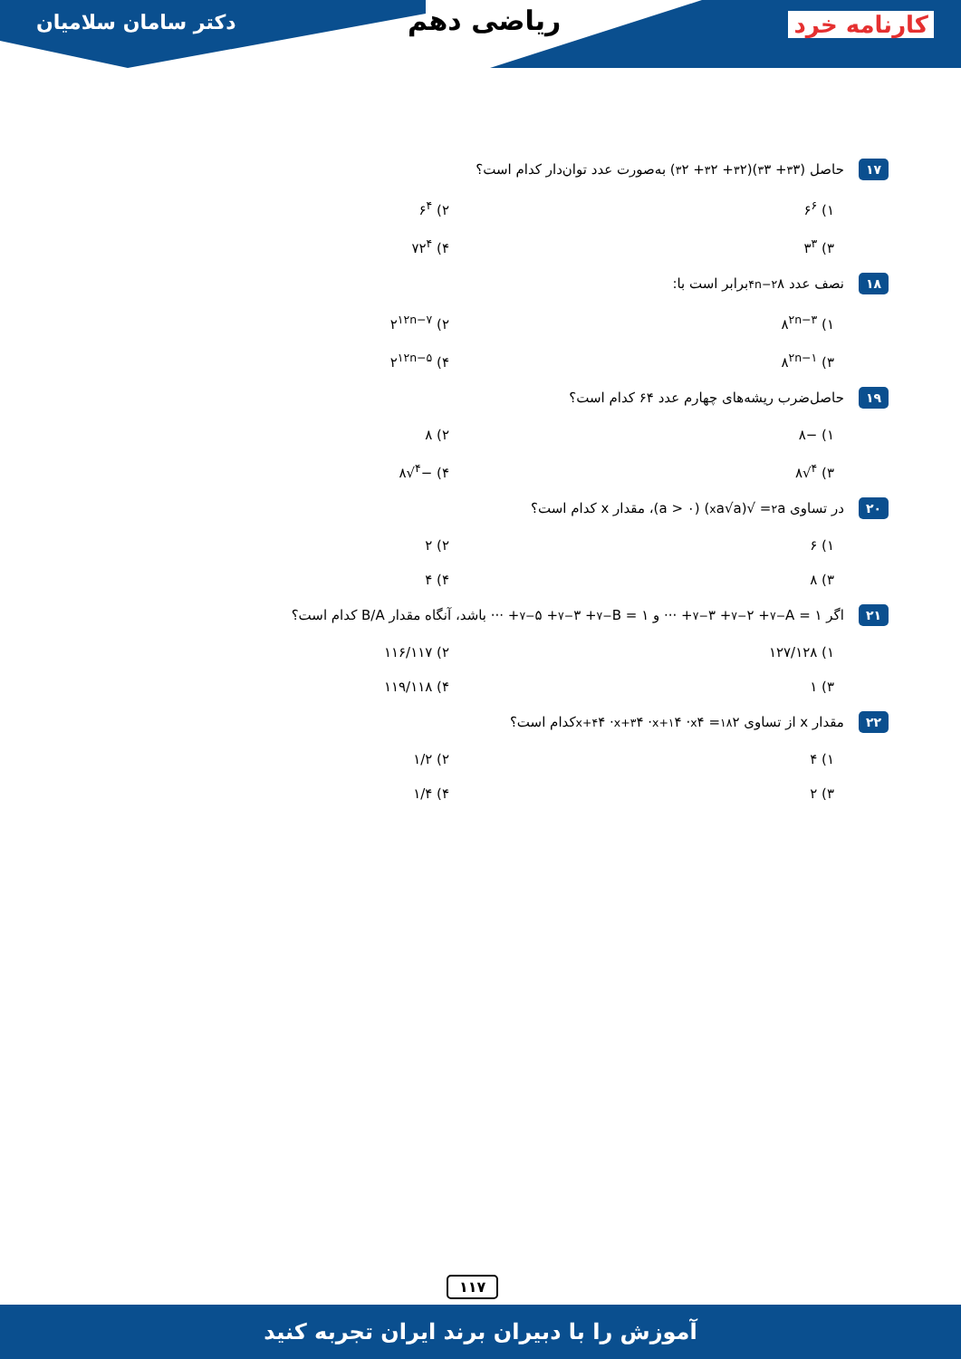دکتر سامان سلامیان ریاضی دهم کارنامه خرد
۱۷ حاصل (۳<sup>۳</sup> + ۳<sup>۳</sup>)(۲<sup>۳</sup> + ۲<sup>۳</sup> + ۲<sup>۳</sup>) به‌صورت عدد توان‌دار کدام است؟
۱) ۶<sup>۶</sup>
۲) ۶<sup>۴</sup>
۳) ۳<sup>۳</sup>
۴) ۷۲<sup>۴</sup>
۱۸ نصف عدد ۸<sup>۴n−۲</sup> برابر است با:
۱) ۸<sup>۲n−۳</sup>
۲) ۲<sup>۱۲n−۷</sup>
۳) ۸<sup>۲n−۱</sup>
۴) ۲<sup>۱۲n−۵</sup>
۱۹ حاصل‌ضرب ریشه‌های چهارم عدد ۶۴ کدام است؟
۱) −۸
۲) ۸
۳) <sup>۴</sup>√۸
۴) −<sup>۴</sup>√۸
۲۰ در تساوی a<sup>۲</sup> = √(a√a<sup>x</sup>) (a > ۰)، مقدار x کدام است؟
۱) ۶
۲) ۲
۳) ۸
۴) ۴
۲۱ اگر A = ۱<sup>−۷</sup> + ۲<sup>−۷</sup> + ۳<sup>−۷</sup> + ··· و B = ۱<sup>−۷</sup> + ۳<sup>−۷</sup> + ۵<sup>−۷</sup> + ··· باشد، آنگاه مقدار B/A کدام است؟
۱) ۱۲۷/۱۲۸
۲) ۱۱۶/۱۱۷
۳) ۱
۴) ۱۱۹/۱۱۸
۲۲ مقدار x از تساوی ۲<sup>۱۸</sup> = ۴<sup>x</sup> · ۴<sup>x+۱</sup> · ۴<sup>x+۳</sup> · ۴<sup>x+۴</sup> کدام است؟
۱) ۴
۲) ۱/۲
۳) ۲
۴) ۱/۴
۱۱۷
آموزش را با دبیران برند ایران تجربه کنید